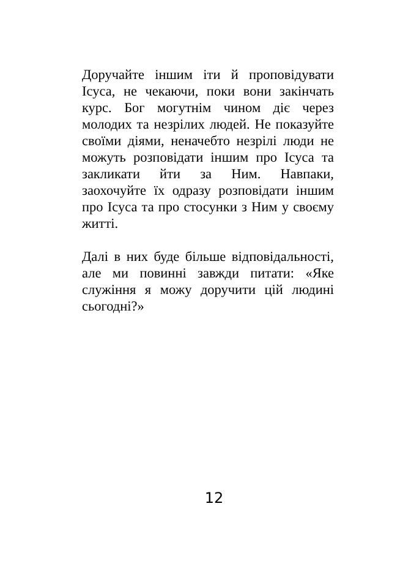Доручайте іншим іти й проповідувати Ісуса, не чекаючи, поки вони закінчать курс. Бог могутнім чином діє через молодих та незрілих людей. Не показуйте своїми діями, неначебто незрілі люди не можуть розповідати іншим про Ісуса та закликати йти за Ним. Навпаки, заохочуйте їх одразу розповідати іншим про Ісуса та про стосунки з Ним у своєму житті.
Далі в них буде більше відповідальності, але ми повинні завжди питати: «Яке служіння я можу доручити цій людині сьогодні?»
12